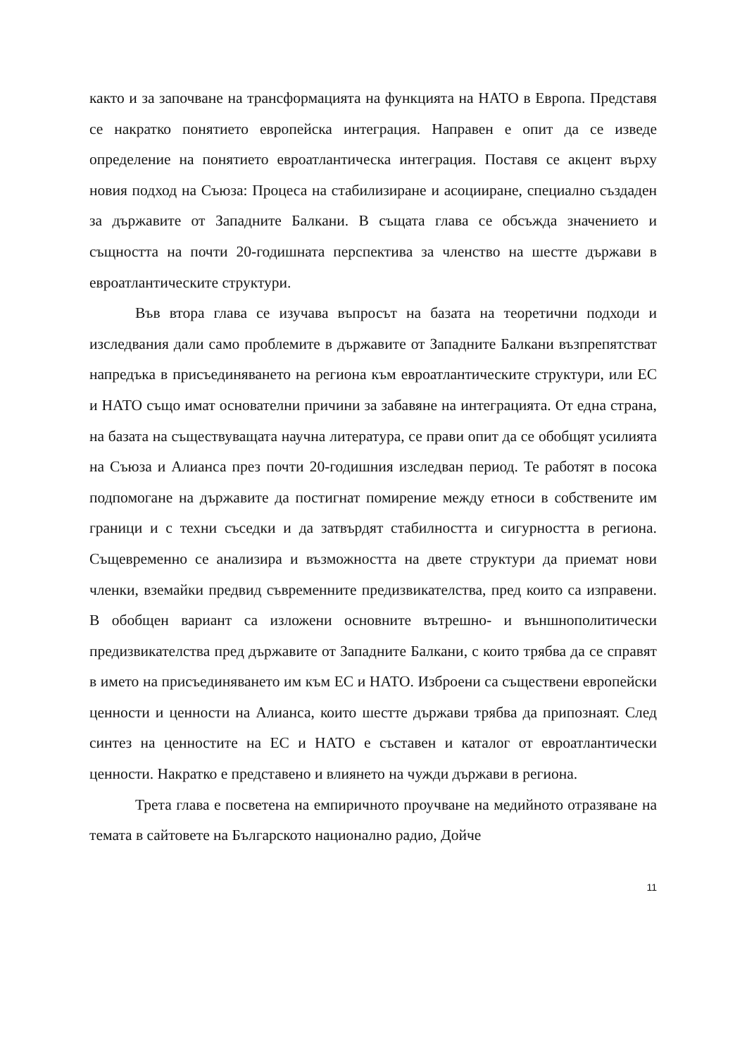както и за започване на трансформацията на функцията на НАТО в Европа. Представя се накратко понятието европейска интеграция. Направен е опит да се изведе определение на понятието евроатлантическа интеграция. Поставя се акцент върху новия подход на Съюза: Процеса на стабилизиране и асоцииране, специално създаден за държавите от Западните Балкани. В същата глава се обсъжда значението и същността на почти 20-годишната перспектива за членство на шестте държави в евроатлантическите структури.
Във втора глава се изучава въпросът на базата на теоретични подходи и изследвания дали само проблемите в държавите от Западните Балкани възпрепятстват напредъка в присъединяването на региона към евроатлантическите структури, или ЕС и НАТО също имат основателни причини за забавяне на интеграцията. От една страна, на базата на съществуващата научна литература, се прави опит да се обобщят усилията на Съюза и Алианса през почти 20-годишния изследван период. Те работят в посока подпомогане на държавите да постигнат помирение между етноси в собствените им граници и с техни съседки и да затвърдят стабилността и сигурността в региона. Същевременно се анализира и възможността на двете структури да приемат нови членки, вземайки предвид съвременните предизвикателства, пред които са изправени. В обобщен вариант са изложени основните вътрешно- и външнополитически предизвикателства пред държавите от Западните Балкани, с които трябва да се справят в името на присъединяването им към ЕС и НАТО. Изброени са съществени европейски ценности и ценности на Алианса, които шестте държави трябва да припознаят. След синтез на ценностите на ЕС и НАТО е съставен и каталог от евроатлантически ценности. Накратко е представено и влиянето на чужди държави в региона.
Трета глава е посветена на емпиричното проучване на медийното отразяване на темата в сайтовете на Българското национално радио, Дойче
11